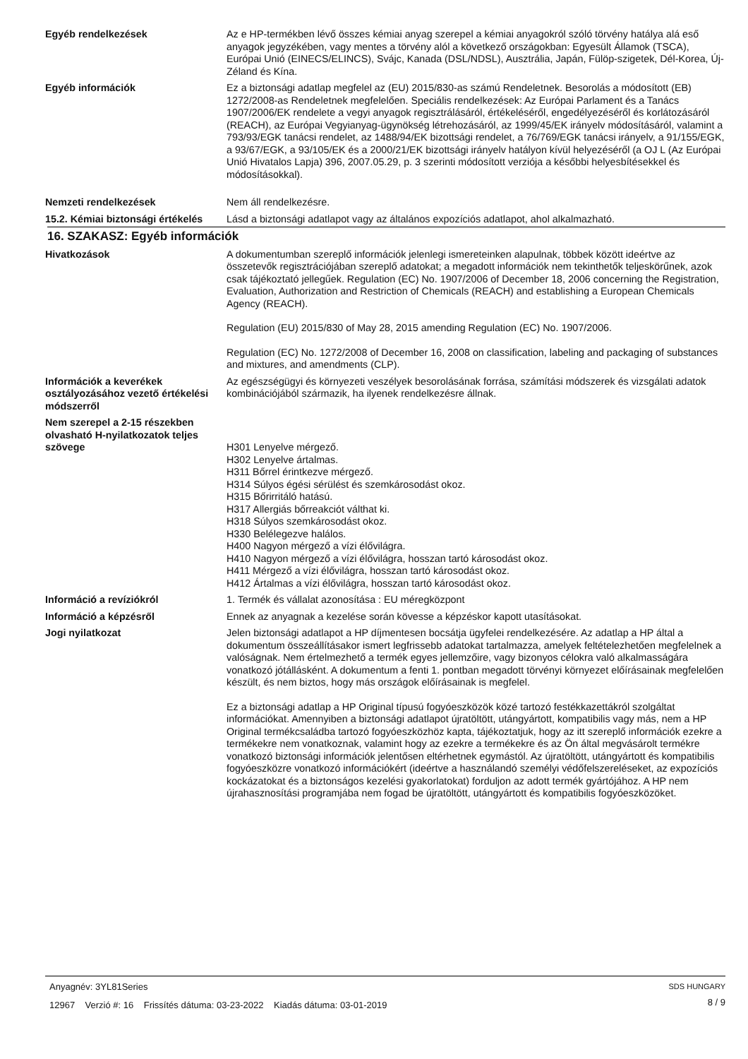Egyéb rendelkezések Az e HP-termékben lévő összes kémiai anyag szerepel a kémiai anyagokról szóló törvény hatálya alá eső anyagok jegyzékében, vagy mentes a törvény alól a következő országokban: Egyesült Államok (TSCA), Európai Unió (EINECS/ELINCS), Svájc, Kanada (DSL/NDSL), Ausztrália, Japán, Fülöp-szigetek, Dél-Korea, Új-Zéland és Kína.
Egyéb információk Ez a biztonsági adatlap megfelel az (EU) 2015/830-as számú Rendeletnek. Besorolás a módosított (EB) 1272/2008-as Rendeletnek megfelelően. Speciális rendelkezések: Az Európai Parlament és a Tanács 1907/2006/EK rendelete a vegyi anyagok regisztrálásáról, értékeléséről, engedélyezéséről és korlátozásáról (REACH), az Európai Vegyianyag-ügynökség létrehozásáról, az 1999/45/EK irányelv módosításáról, valamint a 793/93/EGK tanácsi rendelet, az 1488/94/EK bizottsági rendelet, a 76/769/EGK tanácsi irányelv, a 91/155/EGK, a 93/67/EGK, a 93/105/EK és a 2000/21/EK bizottsági irányelv hatályon kívül helyezéséről (a OJ L (Az Európai Unió Hivatalos Lapja) 396, 2007.05.29, p. 3 szerinti módosított verziója a későbbi helyesbítésekkel és módosításokkal).
Nemzeti rendelkezések Nem áll rendelkezésre.
15.2. Kémiai biztonsági értékelés
Lásd a biztonsági adatlapot vagy az általános expozíciós adatlapot, ahol alkalmazható.
16. SZAKASZ: Egyéb információk
Hivatkozások A dokumentumban szereplő információk jelenlegi ismereteinken alapulnak, többek között ideértve az összetevők regisztrációjában szereplő adatokat; a megadott információk nem tekinthetők teljeskörűnek, azok csak tájékoztató jellegűek. Regulation (EC) No. 1907/2006 of December 18, 2006 concerning the Registration, Evaluation, Authorization and Restriction of Chemicals (REACH) and establishing a European Chemicals Agency (REACH).
Regulation (EU) 2015/830 of May 28, 2015 amending Regulation (EC) No. 1907/2006.
Regulation (EC) No. 1272/2008 of December 16, 2008 on classification, labeling and packaging of substances and mixtures, and amendments (CLP).
Információk a keverékek osztályozásához vezető értékelési módszerről
Az egészségügyi és környezeti veszélyek besorolásának forrása, számítási módszerek és vizsgálati adatok kombinációjából származik, ha ilyenek rendelkezésre állnak.
Nem szerepel a 2-15 részekben olvasható H-nyilatkozatok teljes szövege
H301 Lenyelve mérgező.
H302 Lenyelve ártalmas.
H311 Bőrrel érintkezve mérgező.
H314 Súlyos égési sérülést és szemkárosodást okoz.
H315 Bőrirritáló hatású.
H317 Allergiás bőrreakciót válthat ki.
H318 Súlyos szemkárosodást okoz.
H330 Belélegezve halálos.
H400 Nagyon mérgező a vízi élővilágra.
H410 Nagyon mérgező a vízi élővilágra, hosszan tartó károsodást okoz.
H411 Mérgező a vízi élővilágra, hosszan tartó károsodást okoz.
H412 Ártalmas a vízi élővilágra, hosszan tartó károsodást okoz.
Információ a revíziókról 1. Termék és vállalat azonosítása : EU méregközpont
Információ a képzésről Ennek az anyagnak a kezelése során kövesse a képzéskor kapott utasításokat.
Jogi nyilatkozat Jelen biztonsági adatlapot a HP díjmentesen bocsátja ügyfelei rendelkezésére. Az adatlap a HP által a dokumentum összeállításakor ismert legfrissebb adatokat tartalmazza, amelyek feltételezhetően megfelelnek a valóságnak. Nem értelmezhető a termék egyes jellemzőire, vagy bizonyos célokra való alkalmasságára vonatkozó jótállásként. A dokumentum a fenti 1. pontban megadott törvényi környezet előírásainak megfelelően készült, és nem biztos, hogy más országok előírásainak is megfelel.
Ez a biztonsági adatlap a HP Original típusú fogyóeszközök közé tartozó festékkazettákról szolgáltat információkat. Amennyiben a biztonsági adatlapot újratöltött, utángyártott, kompatibilis vagy más, nem a HP Original termékcsaládba tartozó fogyóeszközhöz kapta, tájékoztatjuk, hogy az itt szereplő információk ezekre a termékekre nem vonatkoznak, valamint hogy az ezekre a termékekre és az Ön által megvásárolt termékre vonatkozó biztonsági információk jelentősen eltérhetnek egymástól. Az újratöltött, utángyártott és kompatibilis fogyóeszközre vonatkozó információkért (ideértve a használandó személyi védőfelszereléseket, az expozíciós kockázatokat és a biztonságos kezelési gyakorlatokat) forduljon az adott termék gyártójához. A HP nem újrahasznosítási programjába nem fogad be újratöltött, utángyártott és kompatibilis fogyóeszközöket.
Anyagnév: 3YL81Series
12967 Verzió #: 16 Frissítés dátuma: 03-23-2022 Kiadás dátuma: 03-01-2019
SDS HUNGARY
8 / 9